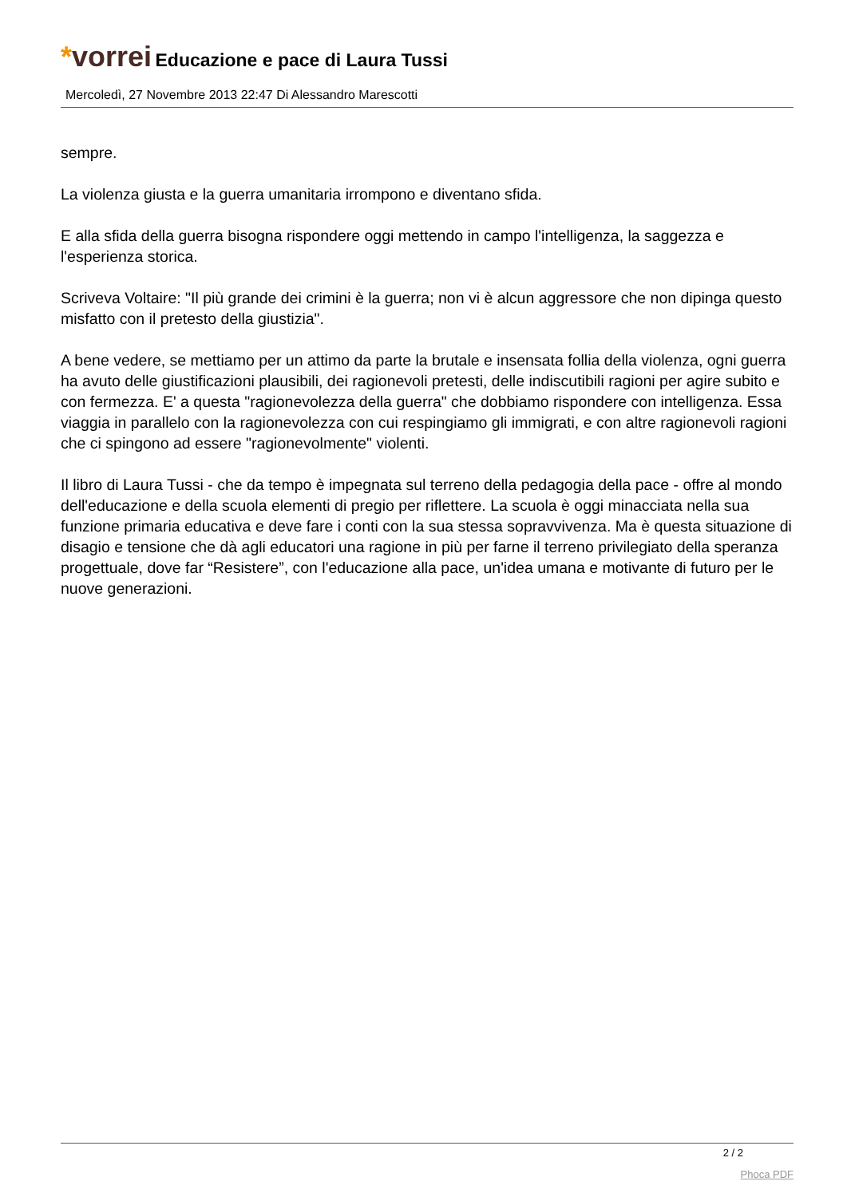*vorrei Educazione e pace di Laura Tussi
Mercoledì, 27 Novembre 2013 22:47 Di Alessandro Marescotti
sempre.
La violenza giusta e la guerra umanitaria irrompono e diventano sfida.
E alla sfida della guerra bisogna rispondere oggi mettendo in campo l'intelligenza, la saggezza e l'esperienza storica.
Scriveva Voltaire: "Il più grande dei crimini è la guerra; non vi è alcun aggressore che non dipinga questo misfatto con il pretesto della giustizia".
A bene vedere, se mettiamo per un attimo da parte la brutale e insensata follia della violenza, ogni guerra ha avuto delle giustificazioni plausibili, dei ragionevoli pretesti, delle indiscutibili ragioni per agire subito e con fermezza. E' a questa "ragionevolezza della guerra" che dobbiamo rispondere con intelligenza. Essa viaggia in parallelo con la ragionevolezza con cui respingiamo gli immigrati, e con altre ragionevoli ragioni che ci spingono ad essere "ragionevolmente" violenti.
Il libro di Laura Tussi - che da tempo è impegnata sul terreno della pedagogia della pace - offre al mondo dell'educazione e della scuola elementi di pregio per riflettere. La scuola è oggi minacciata nella sua funzione primaria educativa e deve fare i conti con la sua stessa sopravvivenza. Ma è questa situazione di disagio e tensione che dà agli educatori una ragione in più per farne il terreno privilegiato della speranza progettuale, dove far “Resistere”, con l'educazione alla pace, un'idea umana e motivante di futuro per le nuove generazioni.
2 / 2
Phoca PDF